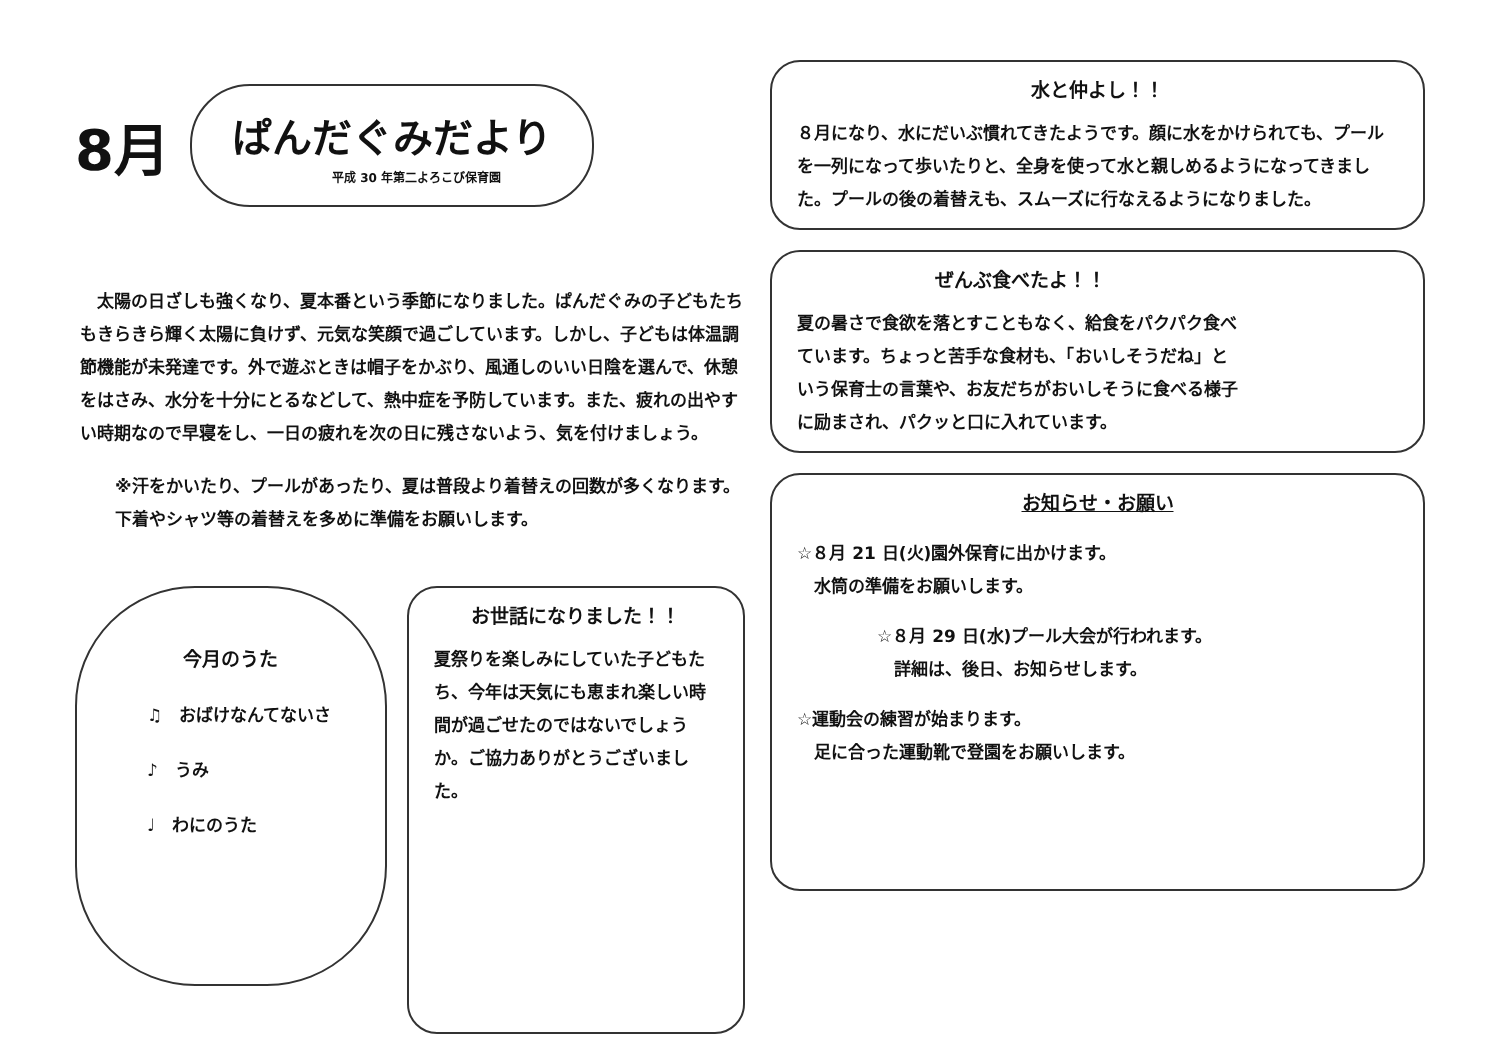8月
ぱんだぐみだより
平成 30 年第二よろこび保育園
　太陽の日ざしも強くなり、夏本番という季節になりました。ぱんだぐみの子どもたちもきらきら輝く太陽に負けず、元気な笑顔で過ごしています。しかし、子どもは体温調節機能が未発達です。外で遊ぶときは帽子をかぶり、風通しのいい日陰を選んで、休憩をはさみ、水分を十分にとるなどして、熱中症を予防しています。また、疲れの出やすい時期なので早寝をし、一日の疲れを次の日に残さないよう、気を付けましょう。
※汗をかいたり、プールがあったり、夏は普段より着替えの回数が多くなります。下着やシャツ等の着替えを多めに準備をお願いします。
今月のうた
♫　おばけなんてないさ
♪　うみ
♩　わにのうた
お世話になりました！！
夏祭りを楽しみにしていた子どもたち、今年は天気にも恵まれ楽しい時間が過ごせたのではないでしょうか。ご協力ありがとうございました。
水と仲よし！！
８月になり、水にだいぶ慣れてきたようです。顔に水をかけられても、プールを一列になって歩いたりと、全身を使って水と親しめるようになってきました。プールの後の着替えも、スムーズに行なえるようになりました。
ぜんぶ食べたよ！！
夏の暑さで食欲を落とすこともなく、給食をパクパク食べています。ちょっと苦手な食材も、「おいしそうだね」という保育士の言葉や、お友だちがおいしそうに食べる様子に励まされ、パクッと口に入れています。
お知らせ・お願い
☆８月 21 日(火)園外保育に出かけます。
　水筒の準備をお願いします。
☆８月 29 日(水)プール大会が行われます。
　詳細は、後日、お知らせします。
☆運動会の練習が始まります。
　足に合った運動靴で登園をお願いします。